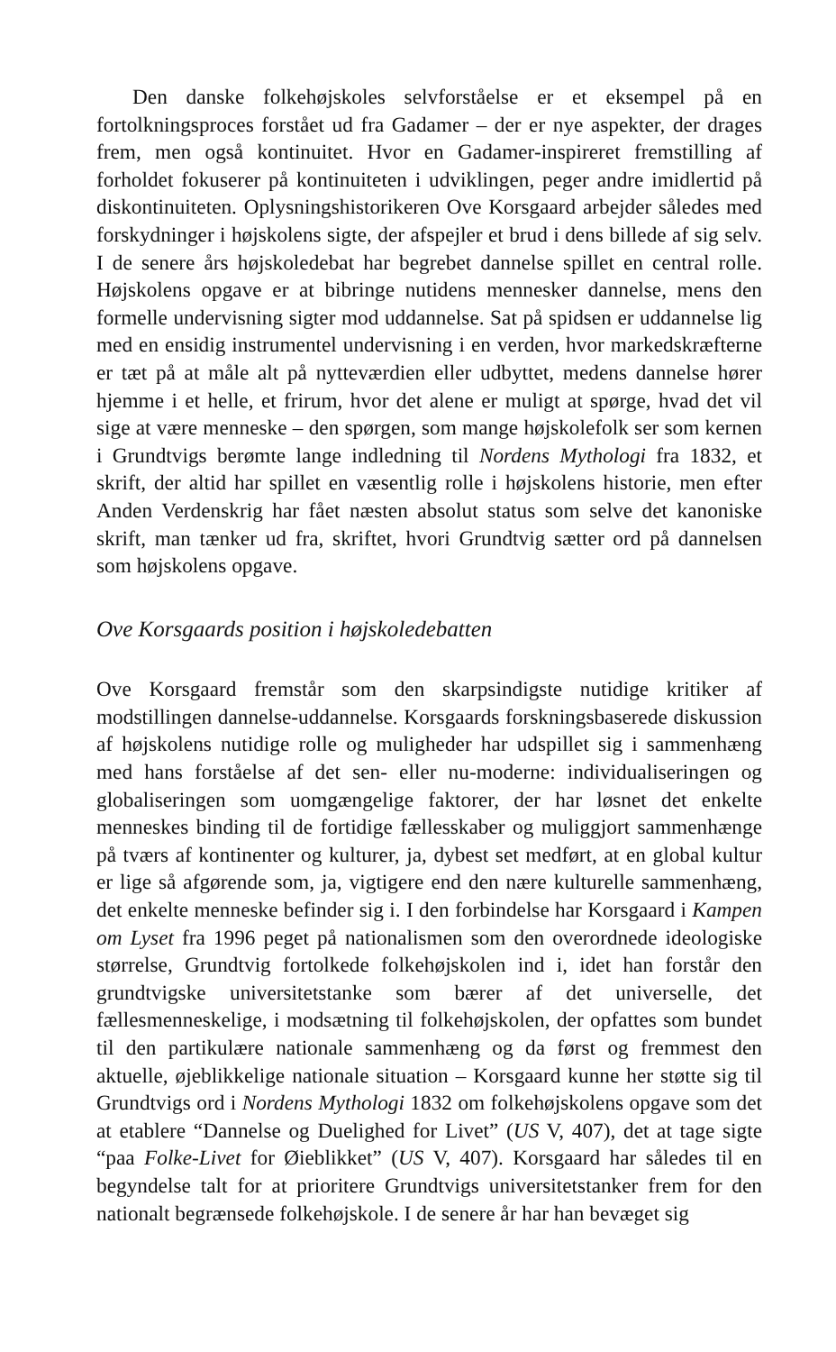Den danske folkehøjskoles selvforståelse er et eksempel på en fortolkningsproces forstået ud fra Gadamer – der er nye aspekter, der drages frem, men også kontinuitet. Hvor en Gadamer-inspireret fremstilling af forholdet fokuserer på kontinuiteten i udviklingen, peger andre imidlertid på diskontinuiteten. Oplysningshistorikeren Ove Korsgaard arbejder således med forskydninger i højskolens sigte, der afspejler et brud i dens billede af sig selv. I de senere års højskoledebat har begrebet dannelse spillet en central rolle. Højskolens opgave er at bibringe nutidens mennesker dannelse, mens den formelle undervisning sigter mod uddannelse. Sat på spidsen er uddannelse lig med en ensidig instrumentel undervisning i en verden, hvor markedskræfterne er tæt på at måle alt på nytteværdien eller udbyttet, medens dannelse hører hjemme i et helle, et frirum, hvor det alene er muligt at spørge, hvad det vil sige at være menneske – den spørgen, som mange højskolefolk ser som kernen i Grundtvigs berømte lange indledning til Nordens Mythologi fra 1832, et skrift, der altid har spillet en væsentlig rolle i højskolens historie, men efter Anden Verdenskrig har fået næsten absolut status som selve det kanoniske skrift, man tænker ud fra, skriftet, hvori Grundtvig sætter ord på dannelsen som højskolens opgave.
Ove Korsgaards position i højskoledebatten
Ove Korsgaard fremstår som den skarpsindigste nutidige kritiker af modstillingen dannelse-uddannelse. Korsgaards forskningsbaserede diskussion af højskolens nutidige rolle og muligheder har udspillet sig i sammenhæng med hans forståelse af det sen- eller nu-moderne: individualiseringen og globaliseringen som uomgængelige faktorer, der har løsnet det enkelte menneskes binding til de fortidige fællesskaber og muliggjort sammenhænge på tværs af kontinenter og kulturer, ja, dybest set medført, at en global kultur er lige så afgørende som, ja, vigtigere end den nære kulturelle sammenhæng, det enkelte menneske befinder sig i. I den forbindelse har Korsgaard i Kampen om Lyset fra 1996 peget på nationalismen som den overordnede ideologiske størrelse, Grundtvig fortolkede folkehøjskolen ind i, idet han forstår den grundtvigske universitetstanke som bærer af det universelle, det fællesmenneskelige, i modsætning til folkehøjskolen, der opfattes som bundet til den partikulære nationale sammenhæng og da først og fremmest den aktuelle, øjeblikkelige nationale situation – Korsgaard kunne her støtte sig til Grundtvigs ord i Nordens Mythologi 1832 om folkehøjskolens opgave som det at etablere “Dannelse og Duelighed for Livet” (US V, 407), det at tage sigte “paa Folke-Livet for Øieblikket” (US V, 407). Korsgaard har således til en begyndelse talt for at prioritere Grundtvigs universitetstanker frem for den nationalt begrænsede folkehøjskole. I de senere år har han bevæget sig